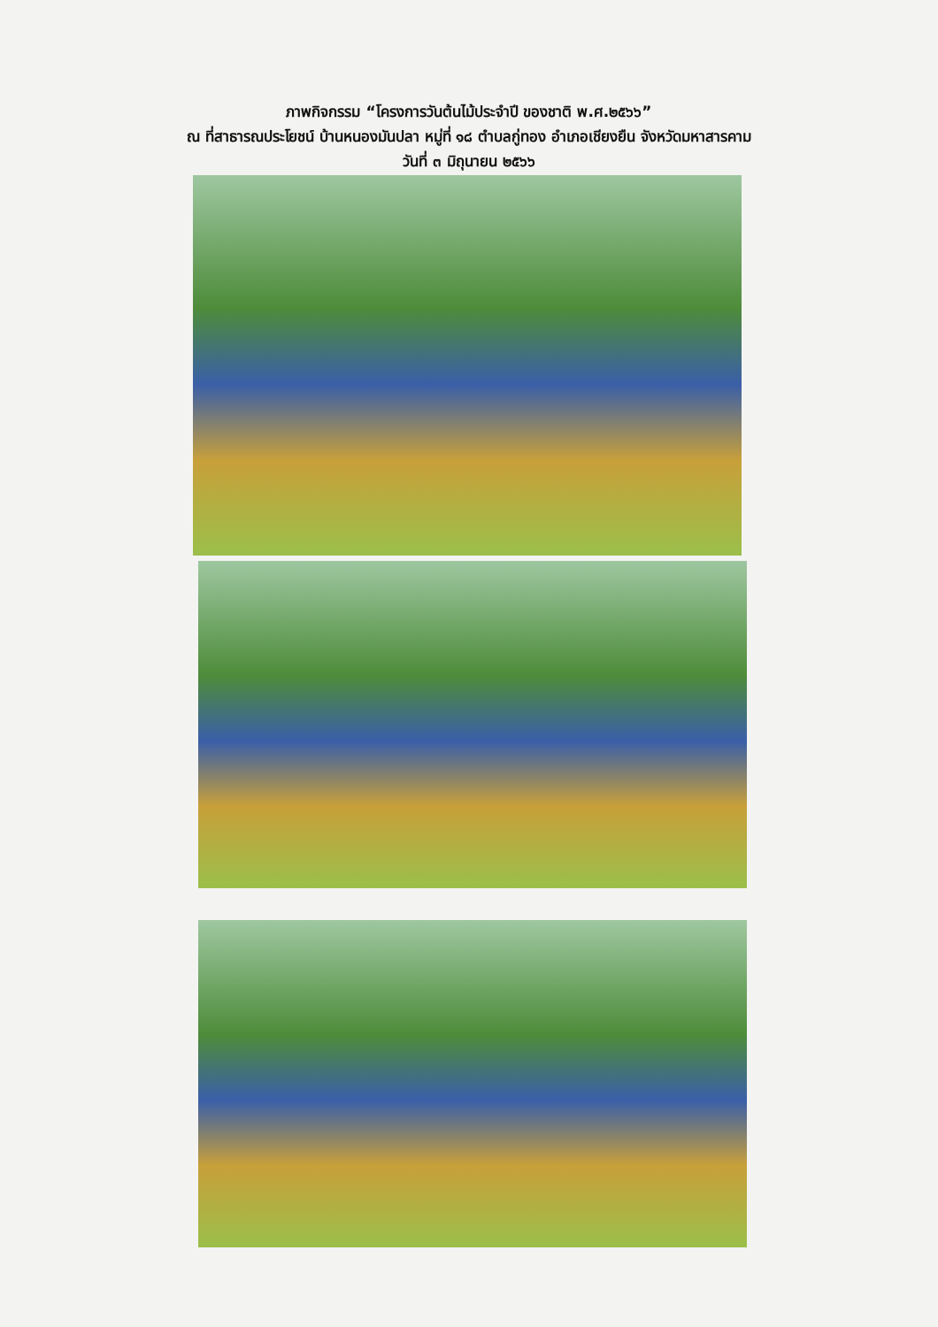ภาพกิจกรรม “โครงการวันต้นไม้ประจำปี ของชาติ พ.ศ.๒๕๖๖”
ณ ที่สาธารณประโยชน์ บ้านหนองมันปลา หมู่ที่ ๑๘ ตำบลกู่ทอง อำเภอเชียงยืน จังหวัดมหาสารคาม
วันที่ ๓ มิถุนายน ๒๕๖๖